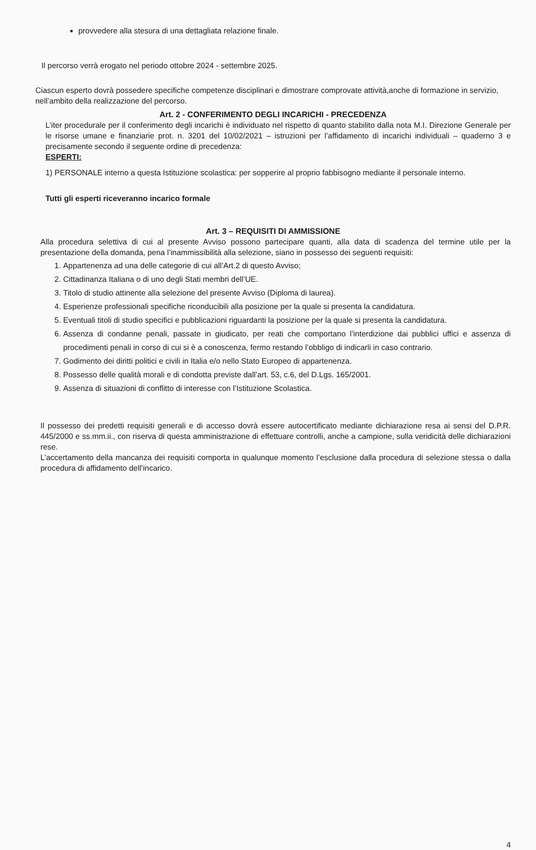provvedere alla stesura di una dettagliata relazione finale.
Il percorso verrà erogato nel periodo ottobre 2024 - settembre 2025.
Ciascun esperto dovrà possedere specifiche competenze disciplinari e dimostrare comprovate attività,anche di formazione in servizio, nell’ambito della realizzazione del percorso.
Art. 2 - CONFERIMENTO DEGLI INCARICHI - PRECEDENZA
L’iter procedurale per il conferimento degli incarichi è individuato nel rispetto di quanto stabilito dalla nota M.I. Direzione Generale per le risorse umane e finanziarie prot. n. 3201 del 10/02/2021 – istruzioni per l’affidamento di incarichi individuali – quaderno 3 e precisamente secondo il seguente ordine di precedenza:
ESPERTI:
1) PERSONALE interno a questa Istituzione scolastica: per sopperire al proprio fabbisogno mediante il personale interno.
Tutti gli esperti riceveranno incarico formale
Art. 3 – REQUISITI DI AMMISSIONE
Alla procedura selettiva di cui al presente Avviso possono partecipare quanti, alla data di scadenza del termine utile per la presentazione della domanda, pena l’inammissibilità alla selezione, siano in possesso dei seguenti requisiti:
1. Appartenenza ad una delle categorie di cui all’Art.2 di questo Avviso;
2. Cittadinanza Italiana o di uno degli Stati membri dell’UE.
3. Titolo di studio attinente alla selezione del presente Avviso (Diploma di laurea).
4. Esperienze professionali specifiche riconducibili alla posizione per la quale si presenta la candidatura.
5. Eventuali titoli di studio specifici e pubblicazioni riguardanti la posizione per la quale si presenta la candidatura.
6. Assenza di condanne penali, passate in giudicato, per reati che comportano l’interdizione dai pubblici uffici e assenza di procedimenti penali in corso di cui si è a conoscenza, fermo restando l’obbligo di indicarli in caso contrario.
7. Godimento dei diritti politici e civili in Italia e/o nello Stato Europeo di appartenenza.
8. Possesso delle qualità morali e di condotta previste dall’art. 53, c.6, del D.Lgs. 165/2001.
9. Assenza di situazioni di conflitto di interesse con l’Istituzione Scolastica.
Il possesso dei predetti requisiti generali e di accesso dovrà essere autocertificato mediante dichiarazione resa ai sensi del D.P.R. 445/2000 e ss.mm.ii., con riserva di questa amministrazione di effettuare controlli, anche a campione, sulla veridicità delle dichiarazioni rese.
L’accertamento della mancanza dei requisiti comporta in qualunque momento l’esclusione dalla procedura di selezione stessa o dalla procedura di affidamento dell’incarico.
4